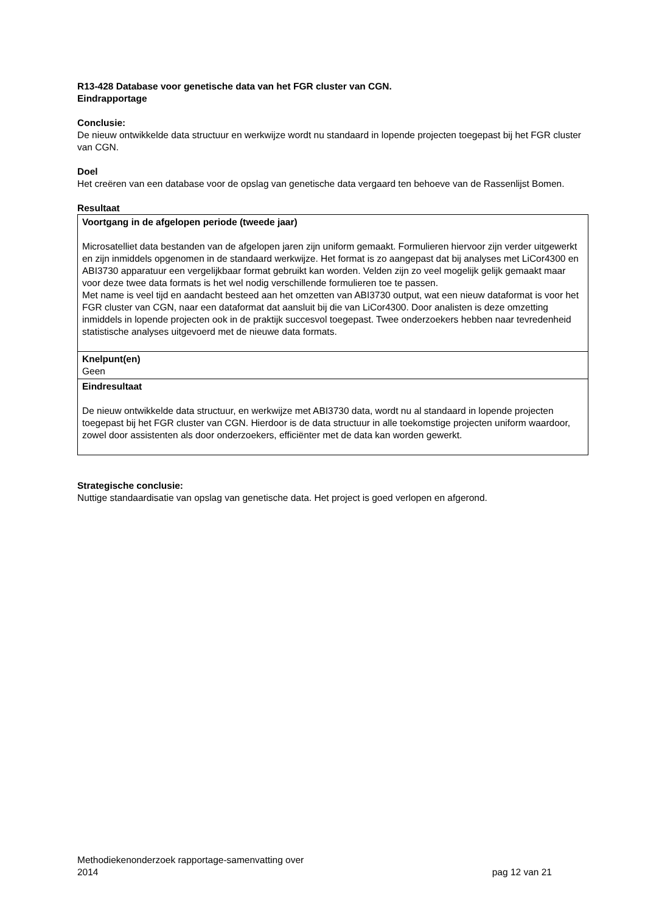R13-428 Database voor genetische data van het FGR cluster van CGN.
Eindrapportage
Conclusie:
De nieuw ontwikkelde data structuur en werkwijze wordt nu standaard in lopende projecten toegepast bij het FGR cluster van CGN.
Doel
Het creëren van een database voor de opslag van genetische data vergaard ten behoeve van de Rassenlijst Bomen.
Resultaat
| Voortgang in de afgelopen periode (tweede jaar) Microsatelliet data bestanden van de afgelopen jaren zijn uniform gemaakt. Formulieren hiervoor zijn verder uitgewerkt en zijn inmiddels opgenomen in de standaard werkwijze. Het format is zo aangepast dat bij analyses met LiCor4300 en ABI3730 apparatuur een vergelijkbaar format gebruikt kan worden. Velden zijn zo veel mogelijk gelijk gemaakt maar voor deze twee data formats is het wel nodig verschillende formulieren toe te passen. Met name is veel tijd en aandacht besteed aan het omzetten van ABI3730 output, wat een nieuw dataformat is voor het FGR cluster van CGN, naar een dataformat dat aansluit bij die van LiCor4300. Door analisten is deze omzetting inmiddels in lopende projecten ook in de praktijk succesvol toegepast. Twee onderzoekers hebben naar tevredenheid statistische analyses uitgevoerd met de nieuwe data formats. |
| Knelpunt(en) Geen |
| Eindresultaat De nieuw ontwikkelde data structuur, en werkwijze met ABI3730 data, wordt nu al standaard in lopende projecten toegepast bij het FGR cluster van CGN. Hierdoor is de data structuur in alle toekomstige projecten uniform waardoor, zowel door assistenten als door onderzoekers, efficiënter met de data kan worden gewerkt. |
Strategische conclusie:
Nuttige standaardisatie van opslag van genetische data. Het project is goed verlopen en afgerond.
Methodiekenonderzoek rapportage-samenvatting over
2014 pag 12 van 21